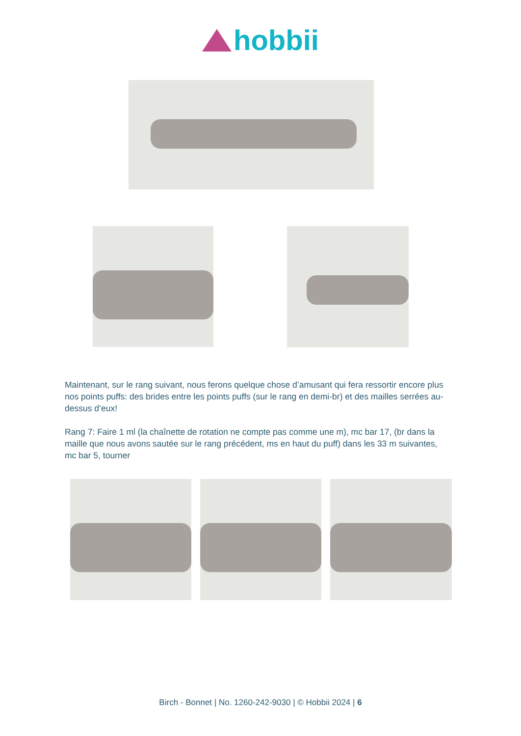hobbii
Maintenant, sur le rang suivant, nous ferons quelque chose d’amusant qui fera ressortir encore plus nos points puffs: des brides entre les points puffs (sur le rang en demi-br) et des mailles serrées au-dessus d’eux!
Rang 7: Faire 1 ml (la chaînette de rotation ne compte pas comme une m), mc bar 17, (br dans la maille que nous avons sautée sur le rang précédent, ms en haut du puff) dans les 33 m suivantes, mc bar 5, tourner
Birch - Bonnet | No. 1260-242-9030 | © Hobbii 2024 | 6